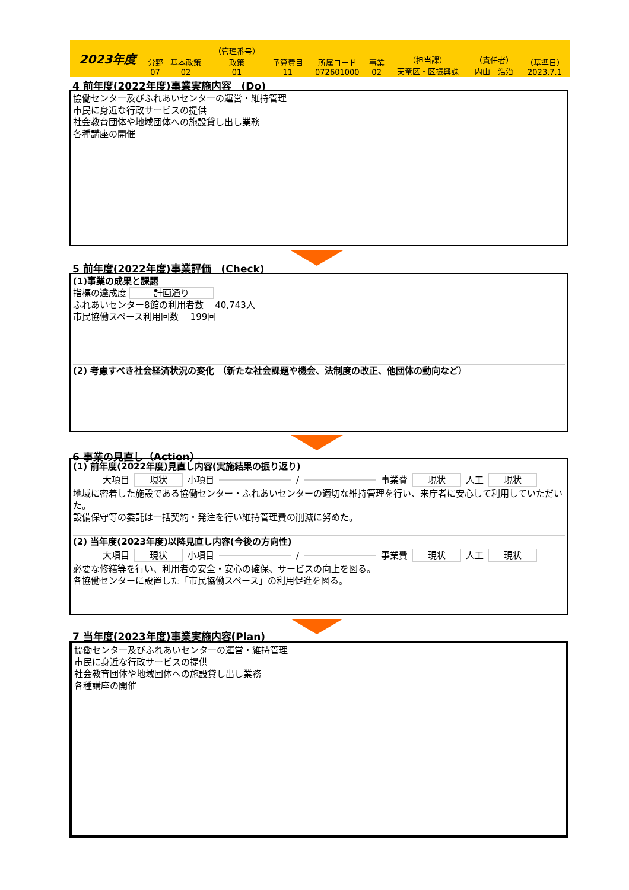| 2023年度 | 分野 07 | 基本政策 02 | （管理番号） 政策 01 | 予算費目 11 | 所属コード 072601000 | 事業 02 | （担当課） 天竜区・区振興課 | （責任者） 内山 浩治 | （基準日） 2023.7.1 |
4 前年度(2022年度)事業実施内容　(Do)
協働センター及びふれあいセンターの運営・維持管理
市民に身近な行政サービスの提供
社会教育団体や地域団体への施設貸し出し業務
各種講座の開催
5 前年度(2022年度)事業評価　(Check)
(1)事業の成果と課題
指標の達成度 計画通り
ふれあいセンター8館の利用者数　 40,743人
市民協働スペース利用回数　 199回
(2) 考慮すべき社会経済状況の変化 （新たな社会課題や機会、法制度の改正、他団体の動向など）
6 事業の見直し（Action）
(1) 前年度(2022年度)見直し内容(実施結果の振り返り)
大項目 現状 小項目 / 事業費 現状 人工 現状
地域に密着した施設である協働センター・ふれあいセンターの適切な維持管理を行い、来庁者に安心して利用していただいた。
設備保守等の委託は一括契約・発注を行い維持管理費の削減に努めた。
(2) 当年度(2023年度)以降見直し内容(今後の方向性)
大項目 現状 小項目 / 事業費 現状 人工 現状
必要な修繕等を行い、利用者の安全・安心の確保、サービスの向上を図る。
各協働センターに設置した「市民協働スペース」の利用促進を図る。
7 当年度(2023年度)事業実施内容(Plan)
協働センター及びふれあいセンターの運営・維持管理
市民に身近な行政サービスの提供
社会教育団体や地域団体への施設貸し出し業務
各種講座の開催